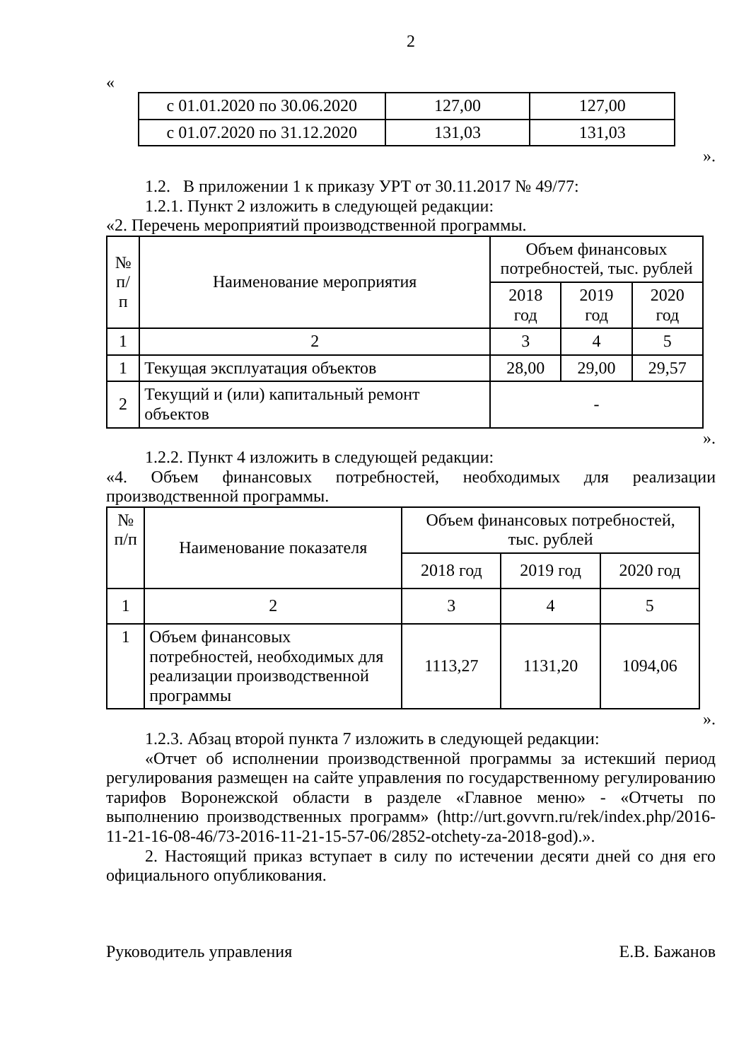2
«
| с 01.01.2020 по 30.06.2020 | 127,00 | 127,00 |
| с 01.07.2020 по 31.12.2020 | 131,03 | 131,03 |
».
1.2. В приложении 1 к приказу УРТ от 30.11.2017 № 49/77:
1.2.1. Пункт 2 изложить в следующей редакции:
«2. Перечень мероприятий производственной программы.
| № п/п | Наименование мероприятия | Объем финансовых потребностей, тыс. рублей | | |
| --- | --- | --- | --- | --- |
| | | 2018 год | 2019 год | 2020 год |
| 1 | 2 | 3 | 4 | 5 |
| 1 | Текущая эксплуатация объектов | 28,00 | 29,00 | 29,57 |
| 2 | Текущий и (или) капитальный ремонт объектов | - | | |
».
1.2.2. Пункт 4 изложить в следующей редакции:
«4. Объем финансовых потребностей, необходимых для реализации производственной программы.
| № п/п | Наименование показателя | Объем финансовых потребностей, тыс. рублей | | |
| --- | --- | --- | --- | --- |
| | | 2018 год | 2019 год | 2020 год |
| 1 | 2 | 3 | 4 | 5 |
| 1 | Объем финансовых потребностей, необходимых для реализации производственной программы | 1113,27 | 1131,20 | 1094,06 |
».
1.2.3. Абзац второй пункта 7 изложить в следующей редакции:
«Отчет об исполнении производственной программы за истекший период регулирования размещен на сайте управления по государственному регулированию тарифов Воронежской области в разделе «Главное меню» - «Отчеты по выполнению производственных программ» (http://urt.govvrn.ru/rek/index.php/2016-11-21-16-08-46/73-2016-11-21-15-57-06/2852-otchety-za-2018-god).».
2. Настоящий приказ вступает в силу по истечении десяти дней со дня его официального опубликования.
Руководитель управления Е.В. Бажанов